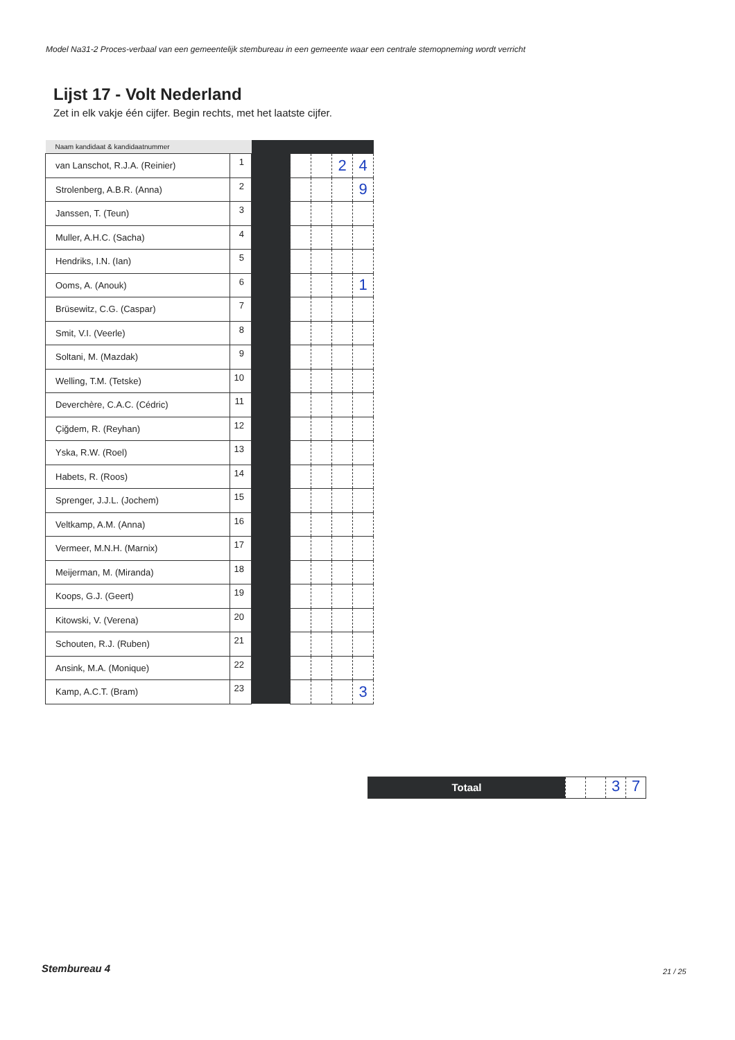Model Na31-2 Proces-verbaal van een gemeentelijk stembureau in een gemeente waar een centrale stemopneming wordt verricht
Lijst 17 - Volt Nederland
Zet in elk vakje één cijfer. Begin rechts, met het laatste cijfer.
| Naam kandidaat & kandidaatnummer | | | | | | |
| --- | --- | --- | --- | --- | --- | --- |
| van Lanschot, R.J.A. (Reinier) | 1 | | | | 2 | 4 |
| Strolenberg, A.B.R. (Anna) | 2 | | | | | 9 |
| Janssen, T. (Teun) | 3 | | | | | |
| Muller, A.H.C. (Sacha) | 4 | | | | | |
| Hendriks, I.N. (Ian) | 5 | | | | | |
| Ooms, A. (Anouk) | 6 | | | | | 1 |
| Brüsewitz, C.G. (Caspar) | 7 | | | | | |
| Smit, V.I. (Veerle) | 8 | | | | | |
| Soltani, M. (Mazdak) | 9 | | | | | |
| Welling, T.M. (Tetske) | 10 | | | | | |
| Deverchère, C.A.C. (Cédric) | 11 | | | | | |
| Çiğdem, R. (Reyhan) | 12 | | | | | |
| Yska, R.W. (Roel) | 13 | | | | | |
| Habets, R. (Roos) | 14 | | | | | |
| Sprenger, J.J.L. (Jochem) | 15 | | | | | |
| Veltkamp, A.M. (Anna) | 16 | | | | | |
| Vermeer, M.N.H. (Marnix) | 17 | | | | | |
| Meijerman, M. (Miranda) | 18 | | | | | |
| Koops, G.J. (Geert) | 19 | | | | | |
| Kitowski, V. (Verena) | 20 | | | | | |
| Schouten, R.J. (Ruben) | 21 | | | | | |
| Ansink, M.A. (Monique) | 22 | | | | | |
| Kamp, A.C.T. (Bram) | 23 | | | | | 3 |
Totaal
3 7
Stembureau 4 21 / 25